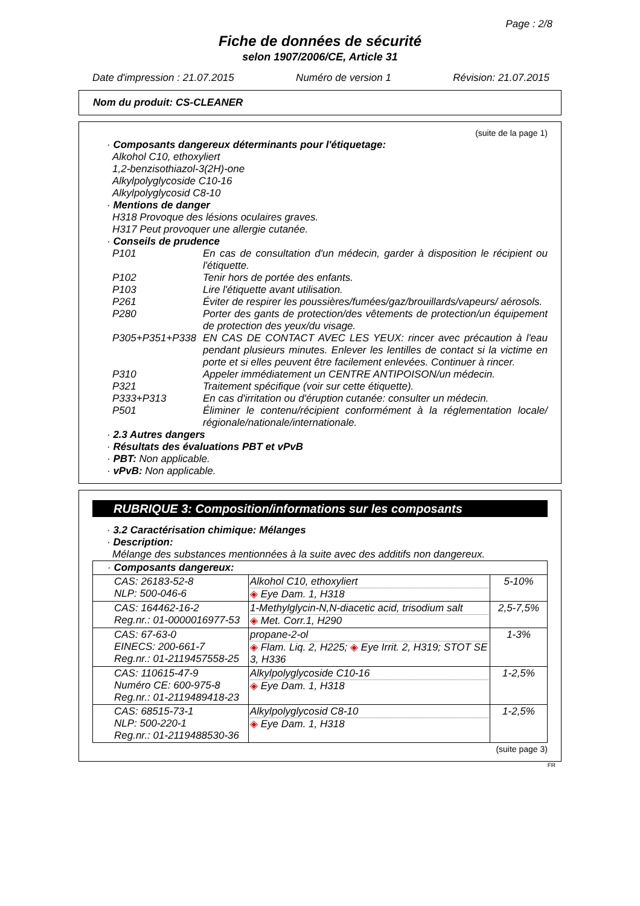Page : 2/8
Fiche de données de sécurité
selon 1907/2006/CE, Article 31
Date d'impression : 21.07.2015 Numéro de version 1 Révision: 21.07.2015
Nom du produit: CS-CLEANER
(suite de la page 1)
· Composants dangereux déterminants pour l'étiquetage:
Alkohol C10, ethoxyliert
1,2-benzisothiazol-3(2H)-one
Alkylpolyglycoside C10-16
Alkylpolyglycosid C8-10
· Mentions de danger
H318 Provoque des lésions oculaires graves.
H317 Peut provoquer une allergie cutanée.
· Conseils de prudence
P101 En cas de consultation d'un médecin, garder à disposition le récipient ou l'étiquette.
P102 Tenir hors de portée des enfants.
P103 Lire l'étiquette avant utilisation.
P261 Éviter de respirer les poussières/fumées/gaz/brouillards/vapeurs/ aérosols.
P280 Porter des gants de protection/des vêtements de protection/un équipement de protection des yeux/du visage.
P305+P351+P338 EN CAS DE CONTACT AVEC LES YEUX: rincer avec précaution à l'eau pendant plusieurs minutes. Enlever les lentilles de contact si la victime en porte et si elles peuvent être facilement enlevées. Continuer à rincer.
P310 Appeler immédiatement un CENTRE ANTIPOISON/un médecin.
P321 Traitement spécifique (voir sur cette étiquette).
P333+P313 En cas d'irritation ou d'éruption cutanée: consulter un médecin.
P501 Éliminer le contenu/récipient conformément à la réglementation locale/ régionale/nationale/internationale.
· 2.3 Autres dangers
· Résultats des évaluations PBT et vPvB
· PBT: Non applicable.
· vPvB: Non applicable.
RUBRIQUE 3: Composition/informations sur les composants
· 3.2 Caractérisation chimique: Mélanges
· Description:
Mélange des substances mentionnées à la suite avec des additifs non dangereux.
| · Composants dangereux: | | |
| CAS: 26183-52-8 NLP: 500-046-6 | Alkohol C10, ethoxyliert ◈ Eye Dam. 1, H318 | 5-10% |
| CAS: 164462-16-2 Reg.nr.: 01-0000016977-53 | 1-Methylglycin-N,N-diacetic acid, trisodium salt ◈ Met. Corr.1, H290 | 2,5-7,5% |
| CAS: 67-63-0 EINECS: 200-661-7 Reg.nr.: 01-2119457558-25 | propane-2-ol ◈ Flam. Liq. 2, H225; ◈ Eye Irrit. 2, H319; STOT SE 3, H336 | 1-3% |
| CAS: 110615-47-9 Numéro CE: 600-975-8 Reg.nr.: 01-2119489418-23 | Alkylpolyglycoside C10-16 ◈ Eye Dam. 1, H318 | 1-2,5% |
| CAS: 68515-73-1 NLP: 500-220-1 Reg.nr.: 01-2119488530-36 | Alkylpolyglycosid C8-10 ◈ Eye Dam. 1, H318 | 1-2,5% |
(suite page 3)
FR